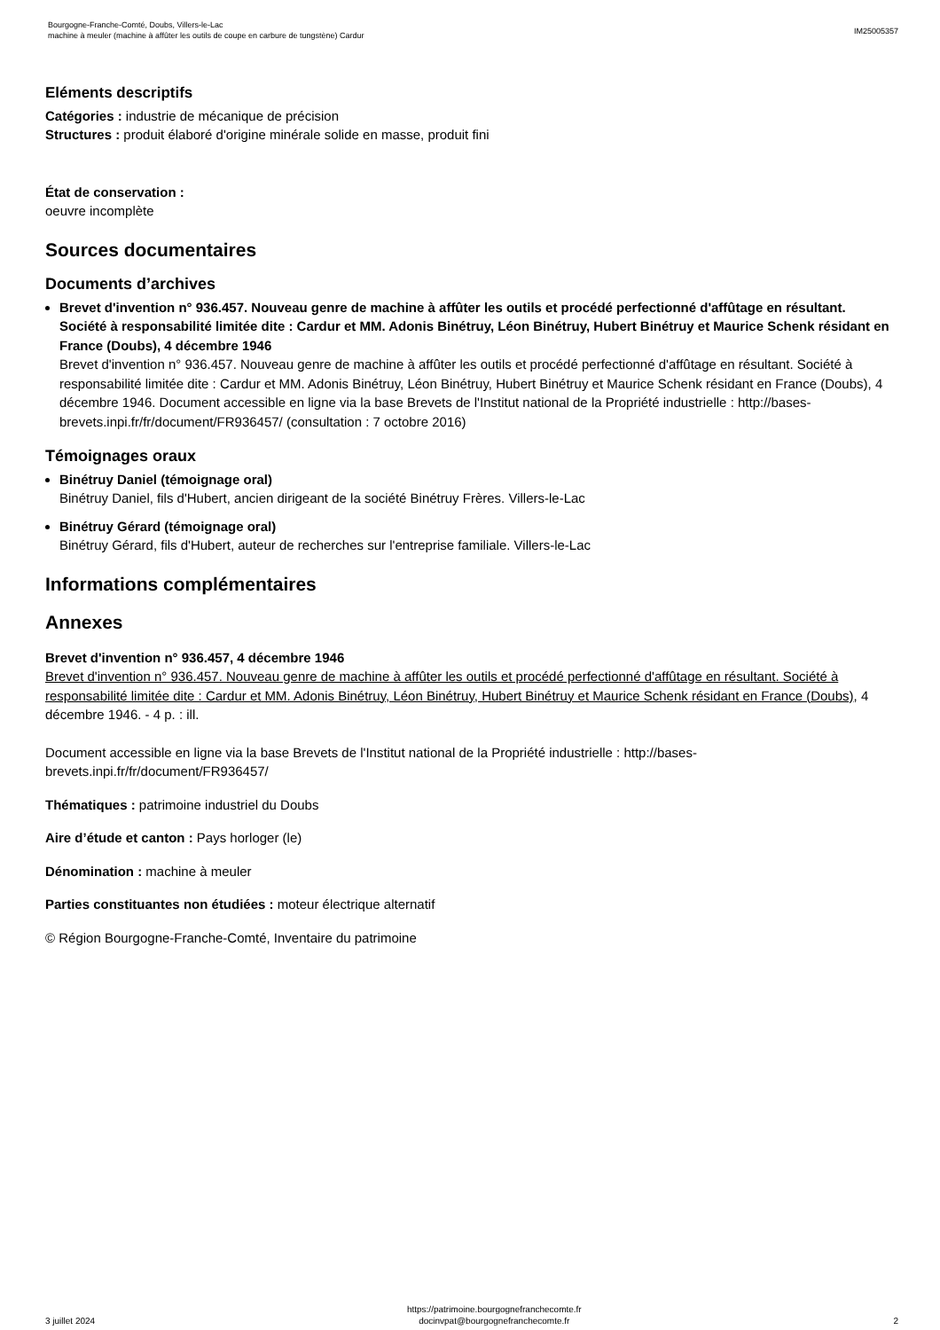Bourgogne-Franche-Comté, Doubs, Villers-le-Lac
machine à meuler (machine à affûter les outils de coupe en carbure de tungstène) Cardur
IM25005357
Eléments descriptifs
Catégories : industrie de mécanique de précision
Structures : produit élaboré d'origine minérale solide en masse, produit fini
État de conservation :
oeuvre incomplète
Sources documentaires
Documents d’archives
Brevet d'invention n° 936.457. Nouveau genre de machine à affûter les outils et procédé perfectionné d'affûtage en résultant. Société à responsabilité limitée dite : Cardur et MM. Adonis Binétruy, Léon Binétruy, Hubert Binétruy et Maurice Schenk résidant en France (Doubs), 4 décembre 1946
Brevet d'invention n° 936.457. Nouveau genre de machine à affûter les outils et procédé perfectionné d'affûtage en résultant. Société à responsabilité limitée dite : Cardur et MM. Adonis Binétruy, Léon Binétruy, Hubert Binétruy et Maurice Schenk résidant en France (Doubs), 4 décembre 1946. Document accessible en ligne via la base Brevets de l'Institut national de la Propriété industrielle : http://bases-brevets.inpi.fr/fr/document/FR936457/ (consultation : 7 octobre 2016)
Témoignages oraux
Binétruy Daniel (témoignage oral)
Binétruy Daniel, fils d'Hubert, ancien dirigeant de la société Binétruy Frères. Villers-le-Lac
Binétruy Gérard (témoignage oral)
Binétruy Gérard, fils d'Hubert, auteur de recherches sur l'entreprise familiale. Villers-le-Lac
Informations complémentaires
Annexes
Brevet d'invention n° 936.457, 4 décembre 1946
Brevet d'invention n° 936.457. Nouveau genre de machine à affûter les outils et procédé perfectionné d'affûtage en résultant. Société à responsabilité limitée dite : Cardur et MM. Adonis Binétruy, Léon Binétruy, Hubert Binétruy et Maurice Schenk résidant en France (Doubs), 4 décembre 1946. - 4 p. : ill.
Document accessible en ligne via la base Brevets de l'Institut national de la Propriété industrielle : http://bases-brevets.inpi.fr/fr/document/FR936457/
Thématiques : patrimoine industriel du Doubs
Aire d’étude et canton : Pays horloger (le)
Dénomination : machine à meuler
Parties constituantes non étudiées : moteur électrique alternatif
© Région Bourgogne-Franche-Comté, Inventaire du patrimoine
3 juillet 2024
https://patrimoine.bourgognefranchecomte.fr
docinvpat@bourgognefranchecomte.fr
2